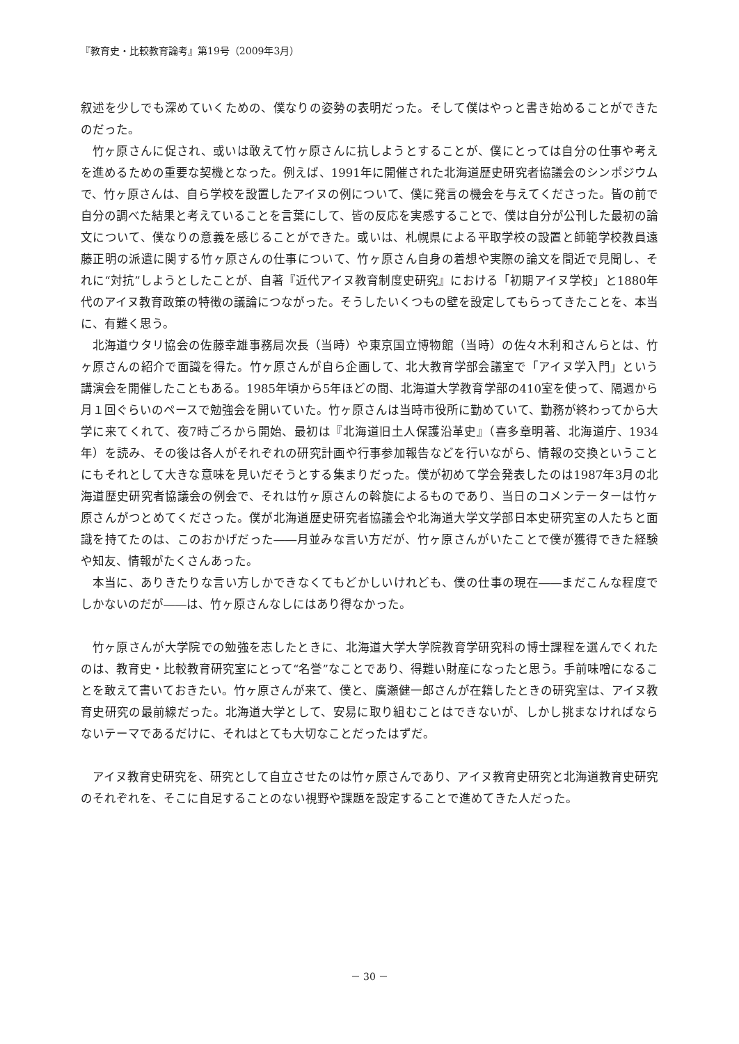『教育史・比較教育論考』第19号（2009年3月）
叙述を少しでも深めていくための、僕なりの姿勢の表明だった。そして僕はやっと書き始めることができたのだった。
竹ヶ原さんに促され、或いは敢えて竹ヶ原さんに抗しようとすることが、僕にとっては自分の仕事や考えを進めるための重要な契機となった。例えば、1991年に開催された北海道歴史研究者協議会のシンポジウムで、竹ヶ原さんは、自ら学校を設置したアイヌの例について、僕に発言の機会を与えてくださった。皆の前で自分の調べた結果と考えていることを言葉にして、皆の反応を実感することで、僕は自分が公刊した最初の論文について、僕なりの意義を感じることができた。或いは、札幌県による平取学校の設置と師範学校教員遠藤正明の派遣に関する竹ヶ原さんの仕事について、竹ヶ原さん自身の着想や実際の論文を間近で見聞し、それに“対抗”しようとしたことが、自著『近代アイヌ教育制度史研究』における「初期アイヌ学校」と1880年代のアイヌ教育政策の特徴の議論につながった。そうしたいくつもの壁を設定してもらってきたことを、本当に、有難く思う。
北海道ウタリ協会の佐藤幸雄事務局次長（当時）や東京国立博物館（当時）の佐々木利和さんらとは、竹ヶ原さんの紹介で面識を得た。竹ヶ原さんが自ら企画して、北大教育学部会議室で「アイヌ学入門」という講演会を開催したこともある。1985年頃から5年ほどの間、北海道大学教育学部の410室を使って、隔週から月１回ぐらいのペースで勉強会を開いていた。竹ヶ原さんは当時市役所に勤めていて、勤務が終わってから大学に来てくれて、夜7時ごろから開始、最初は『北海道旧土人保護沿革史』（喜多章明著、北海道庁、1934年）を読み、その後は各人がそれぞれの研究計画や行事参加報告などを行いながら、情報の交換ということにもそれとして大きな意味を見いだそうとする集まりだった。僕が初めて学会発表したのは1987年3月の北海道歴史研究者協議会の例会で、それは竹ヶ原さんの斡旋によるものであり、当日のコメンテーターは竹ヶ原さんがつとめてくださった。僕が北海道歴史研究者協議会や北海道大学文学部日本史研究室の人たちと面識を持てたのは、このおかげだった――月並みな言い方だが、竹ヶ原さんがいたことで僕が獲得できた経験や知友、情報がたくさんあった。
本当に、ありきたりな言い方しかできなくてもどかしいけれども、僕の仕事の現在――まだこんな程度でしかないのだが――は、竹ヶ原さんなしにはあり得なかった。
竹ヶ原さんが大学院での勉強を志したときに、北海道大学大学院教育学研究科の博士課程を選んでくれたのは、教育史・比較教育研究室にとって“名誉”なことであり、得難い財産になったと思う。手前味噌になることを敢えて書いておきたい。竹ヶ原さんが来て、僕と、廣瀬健一郎さんが在籍したときの研究室は、アイヌ教育史研究の最前線だった。北海道大学として、安易に取り組むことはできないが、しかし挑まなければならないテーマであるだけに、それはとても大切なことだったはずだ。
アイヌ教育史研究を、研究として自立させたのは竹ヶ原さんであり、アイヌ教育史研究と北海道教育史研究のそれぞれを、そこに自足することのない視野や課題を設定することで進めてきた人だった。
－ 30 －